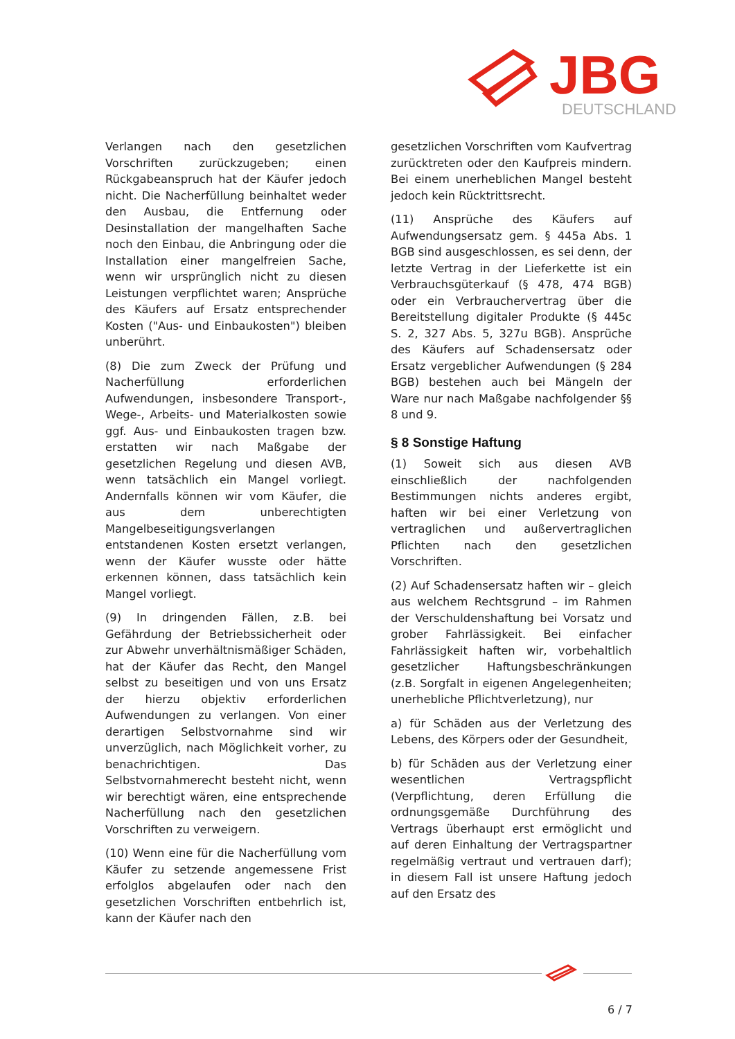JBG
DEUTSCHLAND
Verlangen nach den gesetzlichen Vorschriften zurückzugeben; einen Rückgabeanspruch hat der Käufer jedoch nicht. Die Nacherfüllung beinhaltet weder den Ausbau, die Entfernung oder Desinstallation der mangelhaften Sache noch den Einbau, die Anbringung oder die Installation einer mangelfreien Sache, wenn wir ursprünglich nicht zu diesen Leistungen verpflichtet waren; Ansprüche des Käufers auf Ersatz entsprechender Kosten ("Aus- und Einbaukosten") bleiben unberührt.
(8) Die zum Zweck der Prüfung und Nacherfüllung erforderlichen Aufwendungen, insbesondere Transport-, Wege-, Arbeits- und Materialkosten sowie ggf. Aus- und Einbaukosten tragen bzw. erstatten wir nach Maßgabe der gesetzlichen Regelung und diesen AVB, wenn tatsächlich ein Mangel vorliegt. Andernfalls können wir vom Käufer, die aus dem unberechtigten Mangelbeseitigungsverlangen entstandenen Kosten ersetzt verlangen, wenn der Käufer wusste oder hätte erkennen können, dass tatsächlich kein Mangel vorliegt.
(9) In dringenden Fällen, z.B. bei Gefährdung der Betriebssicherheit oder zur Abwehr unverhältnismäßiger Schäden, hat der Käufer das Recht, den Mangel selbst zu beseitigen und von uns Ersatz der hierzu objektiv erforderlichen Aufwendungen zu verlangen. Von einer derartigen Selbstvornahme sind wir unverzüglich, nach Möglichkeit vorher, zu benachrichtigen. Das Selbstvornahmerecht besteht nicht, wenn wir berechtigt wären, eine entsprechende Nacherfüllung nach den gesetzlichen Vorschriften zu verweigern.
(10) Wenn eine für die Nacherfüllung vom Käufer zu setzende angemessene Frist erfolglos abgelaufen oder nach den gesetzlichen Vorschriften entbehrlich ist, kann der Käufer nach den
gesetzlichen Vorschriften vom Kaufvertrag zurücktreten oder den Kaufpreis mindern. Bei einem unerheblichen Mangel besteht jedoch kein Rücktrittsrecht.
(11) Ansprüche des Käufers auf Aufwendungsersatz gem. § 445a Abs. 1 BGB sind ausgeschlossen, es sei denn, der letzte Vertrag in der Lieferkette ist ein Verbrauchsgüterkauf (§ 478, 474 BGB) oder ein Verbrauchervertrag über die Bereitstellung digitaler Produkte (§ 445c S. 2, 327 Abs. 5, 327u BGB). Ansprüche des Käufers auf Schadensersatz oder Ersatz vergeblicher Aufwendungen (§ 284 BGB) bestehen auch bei Mängeln der Ware nur nach Maßgabe nachfolgender §§ 8 und 9.
§ 8 Sonstige Haftung
(1) Soweit sich aus diesen AVB einschließlich der nachfolgenden Bestimmungen nichts anderes ergibt, haften wir bei einer Verletzung von vertraglichen und außervertraglichen Pflichten nach den gesetzlichen Vorschriften.
(2) Auf Schadensersatz haften wir – gleich aus welchem Rechtsgrund – im Rahmen der Verschuldenshaftung bei Vorsatz und grober Fahrlässigkeit. Bei einfacher Fahrlässigkeit haften wir, vorbehaltlich gesetzlicher Haftungsbeschränkungen (z.B. Sorgfalt in eigenen Angelegenheiten; unerhebliche Pflichtverletzung), nur
a) für Schäden aus der Verletzung des Lebens, des Körpers oder der Gesundheit,
b) für Schäden aus der Verletzung einer wesentlichen Vertragspflicht (Verpflichtung, deren Erfüllung die ordnungsgemäße Durchführung des Vertrags überhaupt erst ermöglicht und auf deren Einhaltung der Vertragspartner regelmäßig vertraut und vertrauen darf); in diesem Fall ist unsere Haftung jedoch auf den Ersatz des
6 / 7